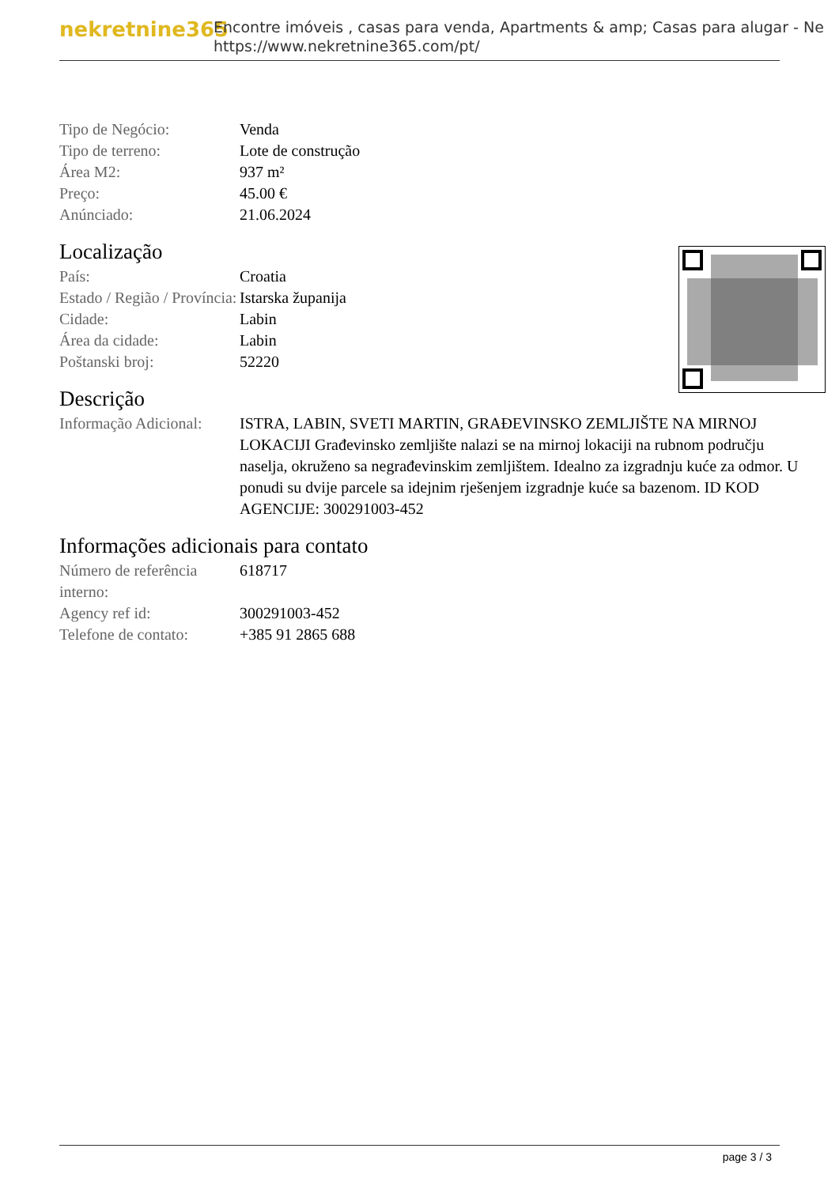nekretnine365
Encontre imóveis , casas para venda, Apartments & amp; Casas para alugar - Ne
https://www.nekretnine365.com/pt/
| Tipo de Negócio: | Venda |
| Tipo de terreno: | Lote de construção |
| Área M2: | 937 m² |
| Preço: | 45.00 € |
| Anúnciado: | 21.06.2024 |
Localização
| País: | Croatia |
| Estado / Região / Província: | Istarska županija |
| Cidade: | Labin |
| Área da cidade: | Labin |
| Poštanski broj: | 52220 |
Descrição
| Informação Adicional: | ISTRA, LABIN, SVETI MARTIN, GRAĐEVINSKO ZEMLJIŠTE NA MIRNOJ LOKACIJI Građevinsko zemljište nalazi se na mirnoj lokaciji na rubnom području naselja, okruženo sa negrađevinskim zemljištem. Idealno za izgradnju kuće za odmor. U ponudi su dvije parcele sa idejnim rješenjem izgradnje kuće sa bazenom. ID KOD AGENCIJE: 300291003-452 |
Informações adicionais para contato
| Número de referência interno: | 618717 |
| Agency ref id: | 300291003-452 |
| Telefone de contato: | +385 91 2865 688 |
page 3 / 3